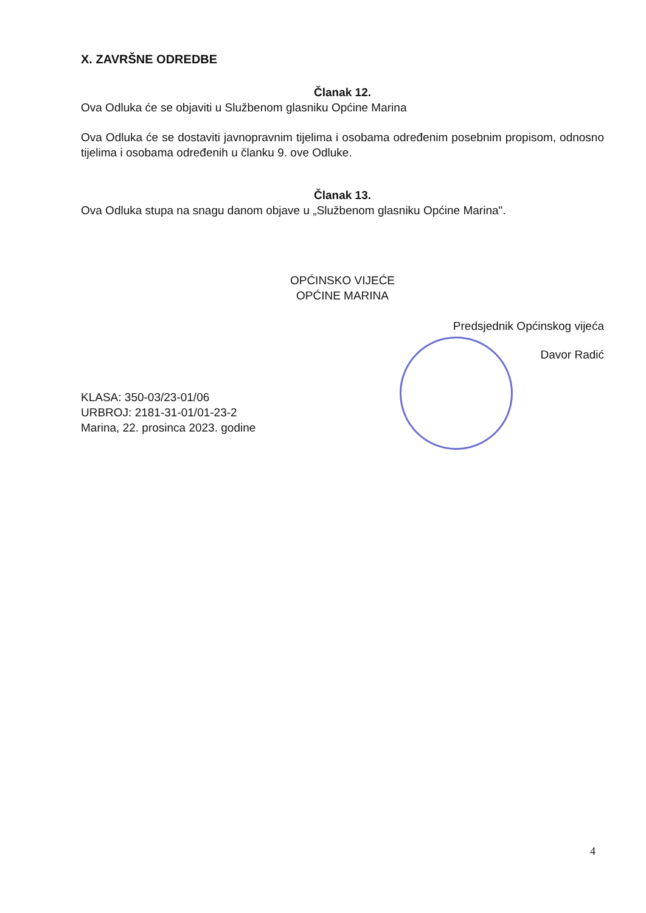X. ZAVRŠNE ODREDBE
Članak 12.
Ova Odluka će se objaviti u Službenom glasniku Općine Marina
Ova Odluka će se dostaviti javnopravnim tijelima i osobama određenim posebnim propisom, odnosno tijelima i osobama određenih u članku 9. ove Odluke.
Članak 13.
Ova Odluka stupa na snagu danom objave u „Službenom glasniku Općine Marina".
OPĆINSKO VIJEĆE
OPĆINE MARINA
Predsjednik Općinskog vijeća
Davor Radić
KLASA: 350-03/23-01/06
URBROJ: 2181-31-01/01-23-2
Marina, 22. prosinca 2023. godine
4